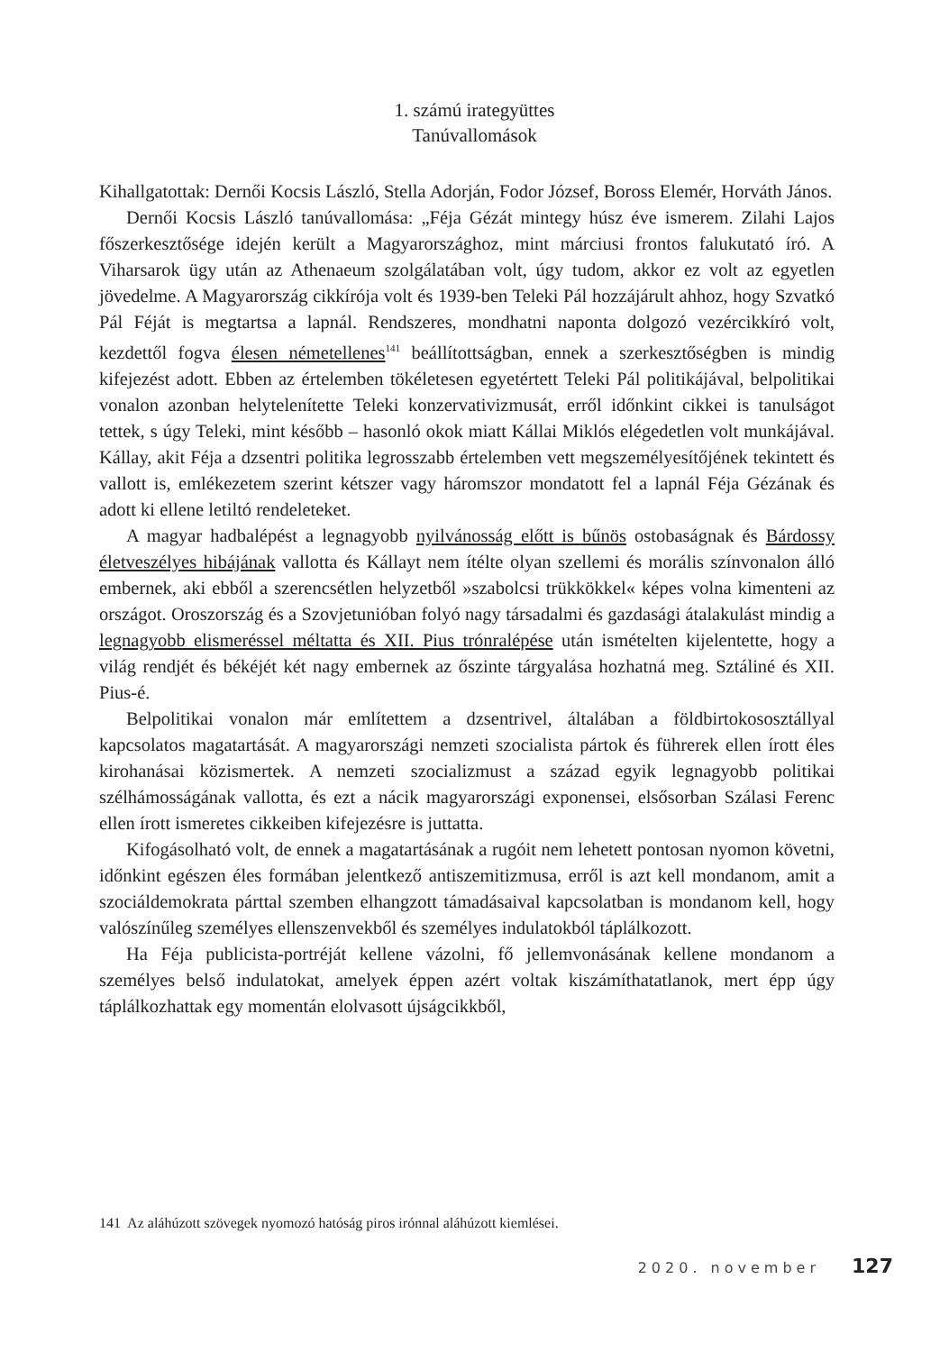1. számú irategyüttes
Tanúvallomások
Kihallgatottak: Dernői Kocsis László, Stella Adorján, Fodor József, Boross Elemér, Horváth János.
Dernői Kocsis László tanúvallomása: „Féja Gézát mintegy húsz éve ismerem. Zilahi Lajos főszerkesztősége idején került a Magyarországhoz, mint márciusi frontos falukutató író. A Viharsarok ügy után az Athenaeum szolgálatában volt, úgy tudom, akkor ez volt az egyetlen jövedelme. A Magyarország cikkírója volt és 1939-ben Teleki Pál hozzájárult ahhoz, hogy Szvatkó Pál Féját is megtartsa a lapnál. Rendszeres, mondhatni naponta dolgozó vezércikkíró volt, kezdettől fogva élesen németellenes<sup>141</sup> beállítottságban, ennek a szerkesztőségben is mindig kifejezést adott. Ebben az értelemben tökéletesen egyetértett Teleki Pál politikájával, belpolitikai vonalon azonban helytelenítette Teleki konzervativizmusát, erről időnkint cikkei is tanulságot tettek, s úgy Teleki, mint később – hasonló okok miatt Kállai Miklós elégedetlen volt munkájával. Kállay, akit Féja a dzsentri politika legrosszabb értelemben vett megszemélyesítőjének tekintett és vallott is, emlékezetem szerint kétszer vagy háromszor mondatott fel a lapnál Féja Gézának és adott ki ellene letiltó rendeleteket.
A magyar hadbalépést a legnagyobb nyilvánosság előtt is bűnös ostobaságnak és Bárdossy életveszélyes hibájának vallotta és Kállayt nem ítélte olyan szellemi és morális színvonalon álló embernek, aki ebből a szerencsétlen helyzetből »szabolcsi trükkökkel« képes volna kimenteni az országot. Oroszország és a Szovjetunióban folyó nagy társadalmi és gazdasági átalakulást mindig a legnagyobb elismeréssel méltatta és XII. Pius trónralépése után ismételten kijelentette, hogy a világ rendjét és békéjét két nagy embernek az őszinte tárgyalása hozhatná meg. Sztáliné és XII. Pius-é.
Belpolitikai vonalon már említettem a dzsentrivel, általában a földbirtokososztállyal kapcsolatos magatartását. A magyarországi nemzeti szocialista pártok és führerek ellen írott éles kirohanásai közismertek. A nemzeti szocializmust a század egyik legnagyobb politikai szélhámosságának vallotta, és ezt a nácik magyarországi exponensei, elsősorban Szálasi Ferenc ellen írott ismeretes cikkeiben kifejezésre is juttatta.
Kifogásolható volt, de ennek a magatartásának a rugóit nem lehetett pontosan nyomon követni, időnkint egészen éles formában jelentkező antiszemitizmusa, erről is azt kell mondanom, amit a szociáldemokrata párttal szemben elhangzott támadásaival kapcsolatban is mondanom kell, hogy valószínűleg személyes ellenszenvekből és személyes indulatokból táplálkozott.
Ha Féja publicista-portréját kellene vázolni, fő jellemvonásának kellene mondanom a személyes belső indulatokat, amelyek éppen azért voltak kiszámíthatatlanok, mert épp úgy táplálkozhattak egy momentán elolvasott újságcikkből,
141 Az aláhúzott szövegek nyomozó hatóság piros irónnal aláhúzott kiemlései.
2020. november 127